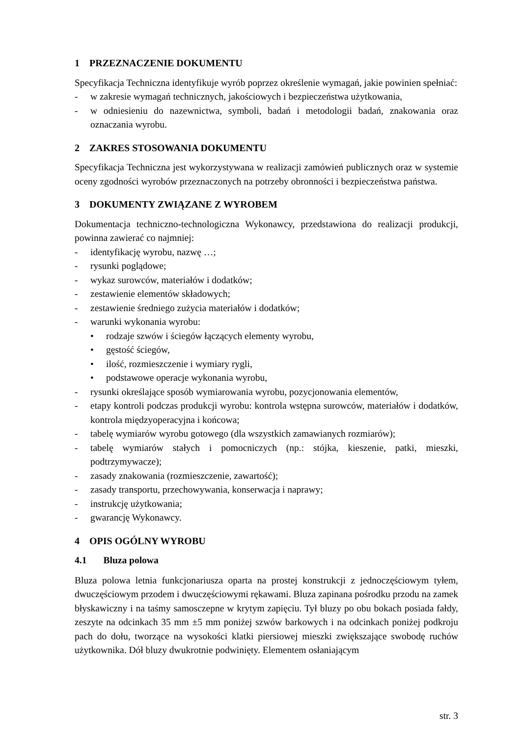1 PRZEZNACZENIE DOKUMENTU
Specyfikacja Techniczna identyfikuje wyrób poprzez określenie wymagań, jakie powinien spełniać:
- w zakresie wymagań technicznych, jakościowych i bezpieczeństwa użytkowania,
- w odniesieniu do nazewnictwa, symboli, badań i metodologii badań, znakowania oraz oznaczania wyrobu.
2 ZAKRES STOSOWANIA DOKUMENTU
Specyfikacja Techniczna jest wykorzystywana w realizacji zamówień publicznych oraz w systemie oceny zgodności wyrobów przeznaczonych na potrzeby obronności i bezpieczeństwa państwa.
3 DOKUMENTY ZWIĄZANE Z WYROBEM
Dokumentacja techniczno-technologiczna Wykonawcy, przedstawiona do realizacji produkcji, powinna zawierać co najmniej:
- identyfikację wyrobu, nazwę …;
- rysunki poglądowe;
- wykaz surowców, materiałów i dodatków;
- zestawienie elementów składowych;
- zestawienie średniego zużycia materiałów i dodatków;
- warunki wykonania wyrobu:
• rodzaje szwów i ściegów łączących elementy wyrobu,
• gęstość ściegów,
• ilość, rozmieszczenie i wymiary rygli,
• podstawowe operacje wykonania wyrobu,
- rysunki określające sposób wymiarowania wyrobu, pozycjonowania elementów,
- etapy kontroli podczas produkcji wyrobu: kontrola wstępna surowców, materiałów i dodatków, kontrola międzyoperacyjna i końcowa;
- tabelę wymiarów wyrobu gotowego (dla wszystkich zamawianych rozmiarów);
- tabelę wymiarów stałych i pomocniczych (np.: stójka, kieszenie, patki, mieszki, podtrzymywacze);
- zasady znakowania (rozmieszczenie, zawartość);
- zasady transportu, przechowywania, konserwacja i naprawy;
- instrukcję użytkowania;
- gwarancję Wykonawcy.
4 OPIS OGÓLNY WYROBU
4.1 Bluza polowa
Bluza polowa letnia funkcjonariusza oparta na prostej konstrukcji z jednoczęściowym tyłem, dwuczęściowym przodem i dwuczęściowymi rękawami. Bluza zapinana pośrodku przodu na zamek błyskawiczny i na taśmy samosczepne w krytym zapięciu. Tył bluzy po obu bokach posiada fałdy, zeszyte na odcinkach 35 mm ±5 mm poniżej szwów barkowych i na odcinkach poniżej podkroju pach do dołu, tworzące na wysokości klatki piersiowej mieszki zwiększające swobodę ruchów użytkownika. Dół bluzy dwukrotnie podwinięty. Elementem osłaniającym
str. 3